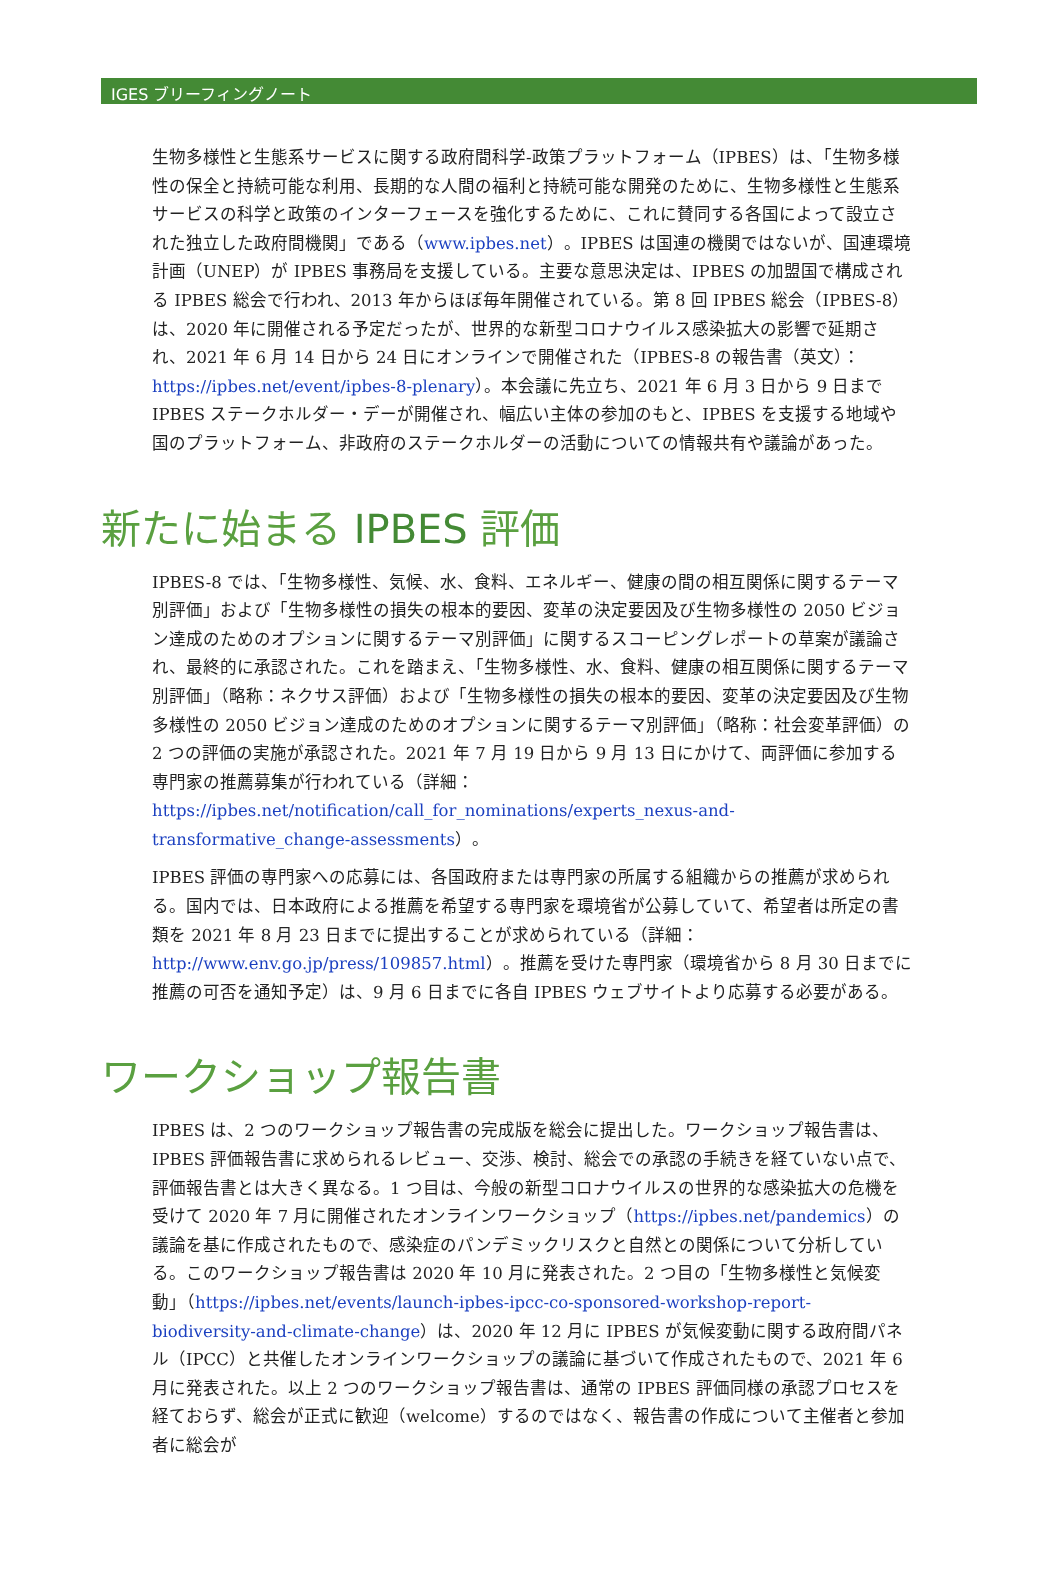IGES ブリーフィングノート
生物多様性と生態系サービスに関する政府間科学-政策プラットフォーム（IPBES）は、「生物多様性の保全と持続可能な利用、長期的な人間の福利と持続可能な開発のために、生物多様性と生態系サービスの科学と政策のインターフェースを強化するために、これに賛同する各国によって設立された独立した政府間機関」である（www.ipbes.net）。IPBES は国連の機関ではないが、国連環境計画（UNEP）が IPBES 事務局を支援している。主要な意思決定は、IPBES の加盟国で構成される IPBES 総会で行われ、2013 年からほぼ毎年開催されている。第 8 回 IPBES 総会（IPBES-8）は、2020 年に開催される予定だったが、世界的な新型コロナウイルス感染拡大の影響で延期され、2021 年 6 月 14 日から 24 日にオンラインで開催された（IPBES-8 の報告書（英文）：https://ipbes.net/event/ipbes-8-plenary）。本会議に先立ち、2021 年 6 月 3 日から 9 日まで IPBES ステークホルダー・デーが開催され、幅広い主体の参加のもと、IPBES を支援する地域や国のプラットフォーム、非政府のステークホルダーの活動についての情報共有や議論があった。
新たに始まる IPBES 評価
IPBES-8 では、「生物多様性、気候、水、食料、エネルギー、健康の間の相互関係に関するテーマ別評価」および「生物多様性の損失の根本的要因、変革の決定要因及び生物多様性の 2050 ビジョン達成のためのオプションに関するテーマ別評価」に関するスコーピングレポートの草案が議論され、最終的に承認された。これを踏まえ、「生物多様性、水、食料、健康の相互関係に関するテーマ別評価」（略称：ネクサス評価）および「生物多様性の損失の根本的要因、変革の決定要因及び生物多様性の 2050 ビジョン達成のためのオプションに関するテーマ別評価」（略称：社会変革評価）の 2 つの評価の実施が承認された。2021 年 7 月 19 日から 9 月 13 日にかけて、両評価に参加する専門家の推薦募集が行われている（詳細：https://ipbes.net/notification/call_for_nominations/experts_nexus-and-transformative_change-assessments）。
IPBES 評価の専門家への応募には、各国政府または専門家の所属する組織からの推薦が求められる。国内では、日本政府による推薦を希望する専門家を環境省が公募していて、希望者は所定の書類を 2021 年 8 月 23 日までに提出することが求められている（詳細：http://www.env.go.jp/press/109857.html）。推薦を受けた専門家（環境省から 8 月 30 日までに推薦の可否を通知予定）は、9 月 6 日までに各自 IPBES ウェブサイトより応募する必要がある。
ワークショップ報告書
IPBES は、2 つのワークショップ報告書の完成版を総会に提出した。ワークショップ報告書は、IPBES 評価報告書に求められるレビュー、交渉、検討、総会での承認の手続きを経ていない点で、評価報告書とは大きく異なる。1 つ目は、今般の新型コロナウイルスの世界的な感染拡大の危機を受けて 2020 年 7 月に開催されたオンラインワークショップ（https://ipbes.net/pandemics）の議論を基に作成されたもので、感染症のパンデミックリスクと自然との関係について分析している。このワークショップ報告書は 2020 年 10 月に発表された。2 つ目の「生物多様性と気候変動」（https://ipbes.net/events/launch-ipbes-ipcc-co-sponsored-workshop-report-biodiversity-and-climate-change）は、2020 年 12 月に IPBES が気候変動に関する政府間パネル（IPCC）と共催したオンラインワークショップの議論に基づいて作成されたもので、2021 年 6 月に発表された。以上 2 つのワークショップ報告書は、通常の IPBES 評価同様の承認プロセスを経ておらず、総会が正式に歓迎（welcome）するのではなく、報告書の作成について主催者と参加者に総会が